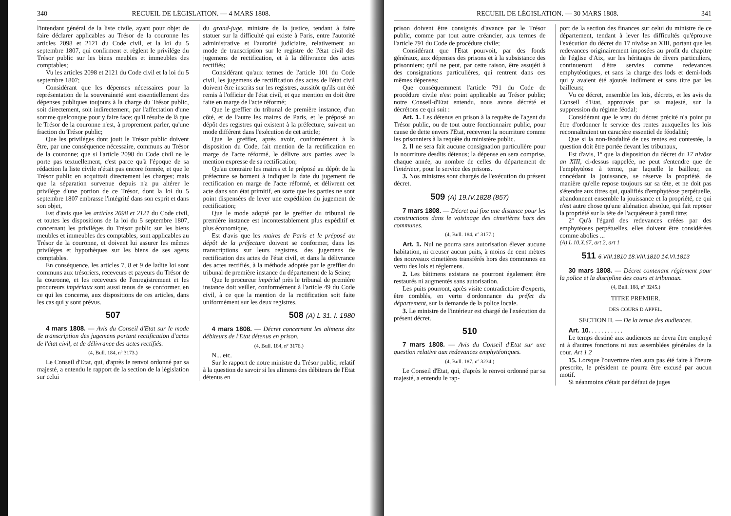340 RECUEIL DE LÉGISLATION. — 4 MARS 1808.
l'intendant général de la liste civile, ayant pour objet de faire déclarer applicables au Trésor de la couronne les articles 2098 et 2121 du Code civil, et la loi du 5 septembre 1807, qui confirment et règlent le privilége du Trésor public sur les biens meubles et immeubles des comptables;
Vu les articles 2098 et 2121 du Code civil et la loi du 5 septembre 1807;
Considérant que les dépenses nécessaires pour la représentation de la souveraineté sont essentiellement des dépenses publiques toujours à la charge du Trésor public, soit directement, soit indirectement, par l'affectation d'une somme quelconque pour y faire face; qu'il résulte de là que le Trésor de la couronne n'est, à proprement parler, qu'une fraction du Trésor public;
Que les priviléges dont jouit le Trésor public doivent être, par une conséquence nécessaire, communs au Trésor de la couronne; que si l'article 2098 du Code civil ne le porte pas textuellement, c'est parce qu'à l'époque de sa rédaction la liste civile n'était pas encore formée, et que le Trésor public en acquittait directement les charges; mais que la séparation survenue depuis n'a pu altérer le privilége d'une portion de ce Trésor, dont la loi du 5 septembre 1807 embrasse l'intégrité dans son esprit et dans son objet,
Est d'avis que les articles 2098 et 2121 du Code civil, et toutes les dispositions de la loi du 5 septembre 1807, concernant les priviléges du Trésor public sur les biens meubles et immeubles des comptables, sont applicables au Trésor de la couronne, et doivent lui assurer les mêmes priviléges et hypothèques sur les biens de ses agens comptables.
En conséquence, les articles 7, 8 et 9 de ladite loi sont communs aux trésoriers, receveurs et payeurs du Trésor de la couronne, et les receveurs de l'enregistrement et les procureurs impériaux sont aussi tenus de se conformer, en ce qui les concerne, aux dispositions de ces articles, dans les cas qui y sont prévus.
507
4 mars 1808. — Avis du Conseil d'Etat sur le mode de transcription des jugemens portant rectification d'actes de l'état civil, et de délivrance des actes rectifiés.
(4, Bull. 184, nº 3173.)
Le Conseil d'Etat, qui, d'après le renvoi ordonné par sa majesté, a entendu le rapport de la section de la législation sur celui
du grand-juge, ministre de la justice, tendant à faire statuer sur la difficulté qui existe à Paris, entre l'autorité administrative et l'autorité judiciaire, relativement au mode de transcription sur le registre de l'état civil des jugemens de rectification, et à la délivrance des actes rectifiés;
Considérant qu'aux termes de l'article 101 du Code civil, les jugemens de rectification des actes de l'état civil doivent être inscrits sur les registres, aussitôt qu'ils ont été remis à l'officier de l'état civil, et que mention en doit être faite en marge de l'acte réformé;
Que le greffier du tribunal de première instance, d'un côté, et de l'autre les maires de Paris, et le préposé au dépôt des registres qui existent à la préfecture, suivent un mode différent dans l'exécution de cet article;
Que le greffier, après avoir, conformément à la disposition du Code, fait mention de la rectification en marge de l'acte réformé, le délivre aux parties avec la mention expresse de sa rectification;
Qu'au contraire les maires et le préposé au dépôt de la préfecture se bornent à indiquer la date du jugement de rectification en marge de l'acte réformé, et délivrent cet acte dans son état primitif, en sorte que les parties ne sont point dispensées de lever une expédition du jugement de rectification;
Que le mode adopté par le greffier du tribunal de première instance est incontestablement plus expéditif et plus économique,
Est d'avis que les maires de Paris et le préposé au dépôt de la préfecture doivent se conformer, dans les transcriptions sur leurs registres, des jugemens de rectification des actes de l'état civil, et dans la délivrance des actes rectifiés, à la méthode adoptée par le greffier du tribunal de première instance du département de la Seine;
Que le procureur impérial près le tribunal de première instance doit veiller, conformément à l'article 49 du Code civil, à ce que la mention de la rectification soit faite uniformément sur les deux registres.
508 (A) L 31. I. 1980
4 mars 1808. — Décret concernant les alimens des débiteurs de l'Etat détenus en prison.
(4, Bull. 184, nº 3176.)
N... etc.
Sur le rapport de notre ministre du Trésor public, relatif à la question de savoir si les alimens des débiteurs de l'Etat détenus en
RECUEIL DE LÉGISLATION. — 30 MARS 1808. 341
prison doivent être consignés d'avance par le Trésor public, comme par tout autre créancier, aux termes de l'article 791 du Code de procédure civile;
Considérant que l'Etat pourvoit, par des fonds généraux, aux dépenses des prisons et à la subsistance des prisonniers; qu'il ne peut, par cette raison, être assujéti à des consignations particulières, qui rentrent dans ces mêmes dépenses;
Que conséquemment l'article 791 du Code de procédure civile n'est point applicable au Trésor public; notre Conseil-d'Etat entendu, nous avons décrété et décrétons ce qui suit :
Art. 1. Les détenus en prison à la requête de l'agent du Trésor public, ou de tout autre fonctionnaire public, pour cause de dette envers l'Etat, recevront la nourriture comme les prisonniers à la requête du ministère public.
2. Il ne sera fait aucune consignation particulière pour la nourriture desdits détenus; la dépense en sera comprise, chaque année, au nombre de celles du département de l'intérieur, pour le service des prisons.
3. Nos ministres sont chargés de l'exécution du présent décret.
509 (A) 19.IV.1828 (857)
7 mars 1808. — Décret qui fixe une distance pour les constructions dans le voisinage des cimetières hors des communes.
(4, Bull. 184, nº 3177.)
Art. 1. Nul ne pourra sans autorisation élever aucune habitation, ni creuser aucun puits, à moins de cent mètres des nouveaux cimetières transférés hors des communes en vertu des lois et réglemens.
2. Les bâtimens existans ne pourront également être restaurés ni augmentés sans autorisation.
Les puits pourront, après visite contradictoire d'experts, être comblés, en vertu d'ordonnance du préfet du département, sur la demande de la police locale.
3. Le ministre de l'intérieur est chargé de l'exécution du présent décret.
510
7 mars 1808. — Avis du Conseil d'Etat sur une question relative aux redevances emphytéotiques.
(4, Bull. 187, nº 3234.)
Le Conseil d'Etat, qui, d'après le renvoi ordonné par sa majesté, a entendu le rap-
port de la section des finances sur celui du ministre de ce département, tendant à lever les difficultés qu'éprouve l'exécution du décret du 17 nivôse an XIII, portant que les redevances originairement imposées au profit du chapitre de l'église d'Aix, sur les héritages de divers particuliers, continueront d'être servies comme redevances emphytéotiques, et sans la charge des lods et demi-lods qui y avaient été ajoutés indûment et sans titre par les bailleurs;
Vu ce décret, ensemble les lois, décrets, et les avis du Conseil d'Etat, approuvés par sa majesté, sur la suppression du régime féodal;
Considérant que le vœu du décret précité n'a point pu être d'ordonner le service des rentes auxquelles les lois reconnaîtraient un caractère essentiel de féodalité;
Que si la non-féodalité de ces rentes est contestée, la question doit être portée devant les tribunaux,
Est d'avis, 1º que la disposition du décret du 17 nivôse an XIII, ci-dessus rappelée, ne peut s'entendre que de l'emphytéose à terme, par laquelle le bailleur, en concédant la jouissance, se réserve la propriété, de manière qu'elle repose toujours sur sa tête, et ne doit pas s'étendre aux titres qui, qualifiés d'emphytéose perpétuelle, abandonnent ensemble la jouissance et la propriété, ce qui n'est autre chose qu'une aliénation absolue, qui fait reposer la propriété sur la tête de l'acquéreur à pareil titre;
2º Qu'à l'égard des redevances créées par des emphytéoses perpétuelles, elles doivent être considérées comme abolies ...
(A) L 10.X.67, art 2, art 1
511 6.VIII.1810 18.VIII.1810 14.VI.1813
30 mars 1808. — Décret contenant réglement pour la police et la discipline des cours et tribunaux.
(4, Bull. 188, nº 3245.)
TITRE PREMIER.
DES COURS D'APPEL.
SECTION II. — De la tenue des audiences.
Art. 10. . . . . . . . . . .
Le temps destiné aux audiences ne devra être employé ni à d'autres fonctions ni aux assemblées générales de la cour. Art 1 2
15. Lorsque l'ouverture n'en aura pas été faite à l'heure prescrite, le président ne pourra être excusé par aucun motif.
Si néanmoins c'était par défaut de juges